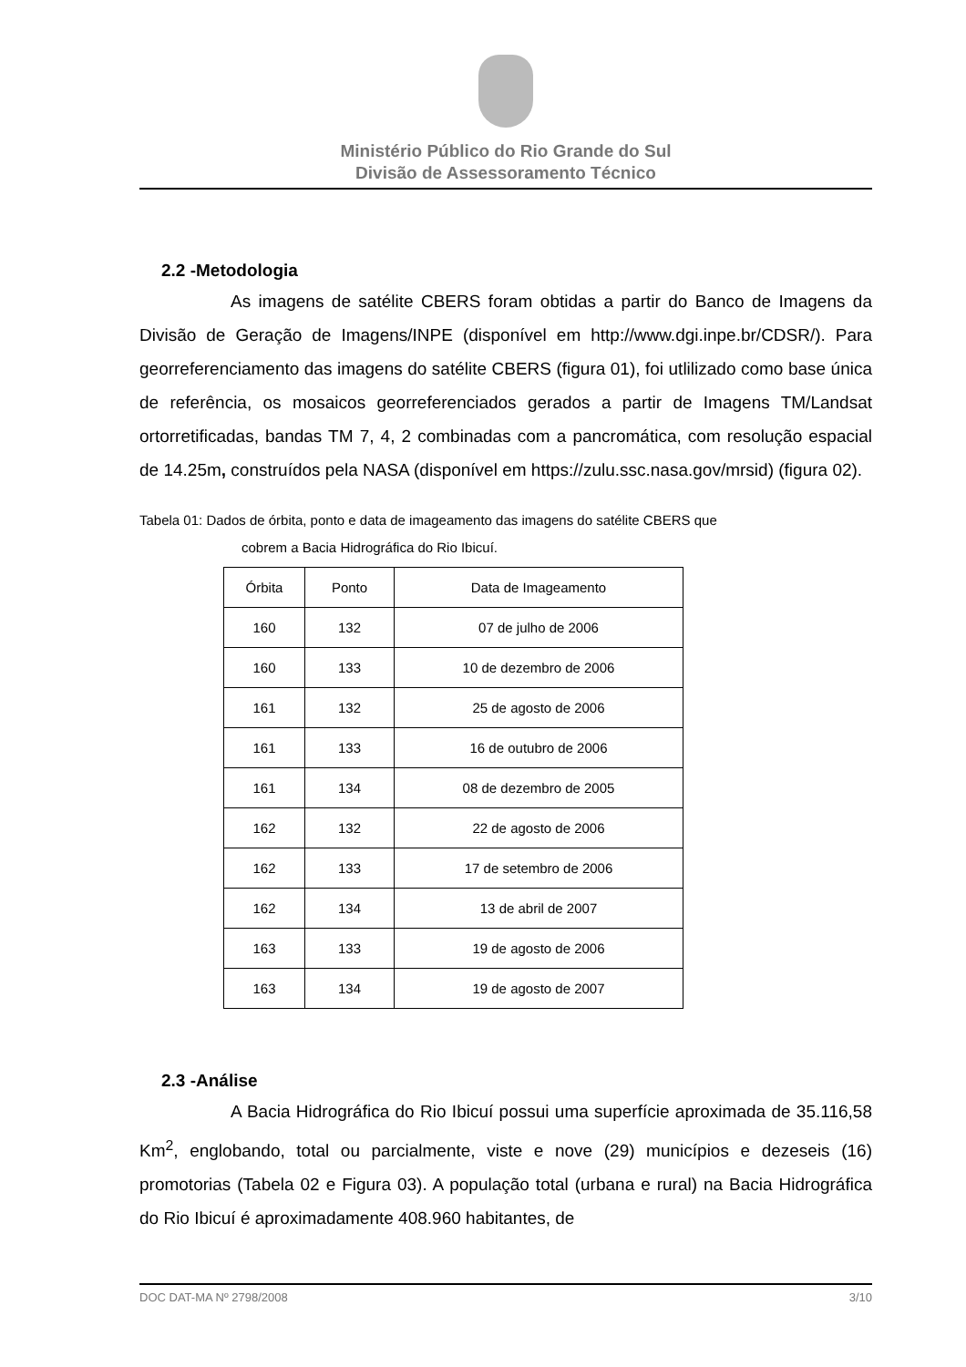Ministério Público do Rio Grande do Sul
Divisão de Assessoramento Técnico
2.2 -Metodologia
As imagens de satélite CBERS foram obtidas a partir do Banco de Imagens da Divisão de Geração de Imagens/INPE (disponível em http://www.dgi.inpe.br/CDSR/). Para georreferenciamento das imagens do satélite CBERS (figura 01), foi utlilizado como base única de referência, os mosaicos georreferenciados gerados a partir de Imagens TM/Landsat ortorretificadas, bandas TM 7, 4, 2 combinadas com a pancromática, com resolução espacial de 14.25m, construídos pela NASA (disponível em https://zulu.ssc.nasa.gov/mrsid) (figura 02).
Tabela 01: Dados de órbita, ponto e data de imageamento das imagens do satélite CBERS que
cobrem a Bacia Hidrográfica do Rio Ibicuí.
| Órbita | Ponto | Data de Imageamento |
| --- | --- | --- |
| 160 | 132 | 07 de julho de 2006 |
| 160 | 133 | 10 de dezembro de 2006 |
| 161 | 132 | 25 de agosto de 2006 |
| 161 | 133 | 16 de outubro de 2006 |
| 161 | 134 | 08 de dezembro de 2005 |
| 162 | 132 | 22 de agosto de 2006 |
| 162 | 133 | 17 de setembro de 2006 |
| 162 | 134 | 13 de abril de 2007 |
| 163 | 133 | 19 de agosto de 2006 |
| 163 | 134 | 19 de agosto de 2007 |
2.3 -Análise
A Bacia Hidrográfica do Rio Ibicuí possui uma superfície aproximada de 35.116,58 Km<sup>2</sup>, englobando, total ou parcialmente, viste e nove (29) municípios e dezeseis (16) promotorias (Tabela 02 e Figura 03). A população total (urbana e rural) na Bacia Hidrográfica do Rio Ibicuí é aproximadamente 408.960 habitantes, de
DOC DAT-MA Nº 2798/2008 3/10